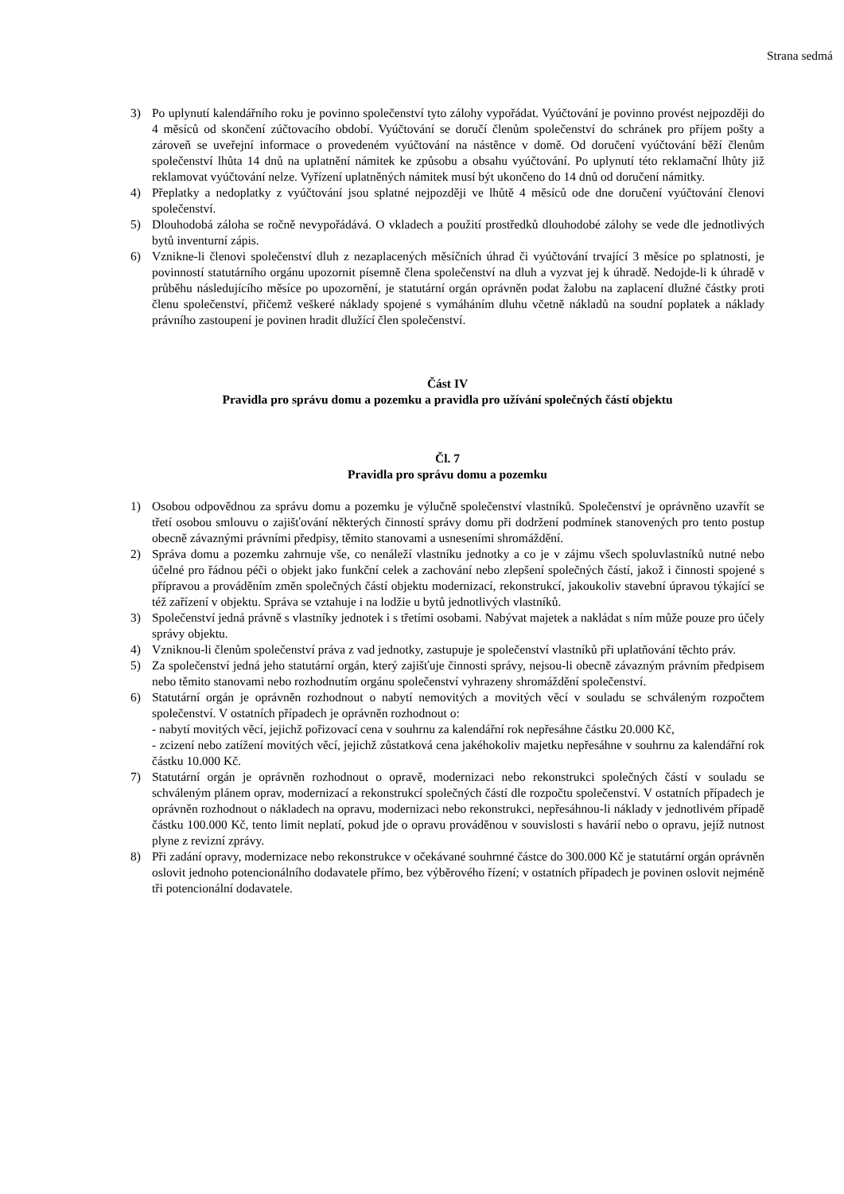Strana sedmá
3) Po uplynutí kalendářního roku je povinno společenství tyto zálohy vypořádat. Vyúčtování je povinno provést nejpozději do 4 měsíců od skončení zúčtovacího období. Vyúčtování se doručí členům společenství do schránek pro příjem pošty a zároveň se uveřejní informace o provedeném vyúčtování na nástěnce v domě. Od doručení vyúčtování běží členům společenství lhůta 14 dnů na uplatnění námitek ke způsobu a obsahu vyúčtování. Po uplynutí této reklamační lhůty již reklamovat vyúčtování nelze. Vyřízení uplatněných námitek musí být ukončeno do 14 dnů od doručení námitky.
4) Přeplatky a nedoplatky z vyúčtování jsou splatné nejpozději ve lhůtě 4 měsíců ode dne doručení vyúčtování členovi společenství.
5) Dlouhodobá záloha se ročně nevypořádává. O vkladech a použití prostředků dlouhodobé zálohy se vede dle jednotlivých bytů inventurní zápis.
6) Vznikne-li členovi společenství dluh z nezaplacených měsíčních úhrad či vyúčtování trvající 3 měsíce po splatnosti, je povinností statutárního orgánu upozornit písemně člena společenství na dluh a vyzvat jej k úhradě. Nedojde-li k úhradě v průběhu následujícího měsíce po upozornění, je statutární orgán oprávněn podat žalobu na zaplacení dlužné částky proti členu společenství, přičemž veškeré náklady spojené s vymáháním dluhu včetně nákladů na soudní poplatek a náklady právního zastoupení je povinen hradit dlužící člen společenství.
Část IV
Pravidla pro správu domu a pozemku a pravidla pro užívání společných částí objektu
Čl. 7
Pravidla pro správu domu a pozemku
1) Osobou odpovědnou za správu domu a pozemku je výlučně společenství vlastníků. Společenství je oprávněno uzavřít se třetí osobou smlouvu o zajišťování některých činností správy domu při dodržení podmínek stanovených pro tento postup obecně závaznými právními předpisy, těmito stanovami a usneseními shromáždění.
2) Správa domu a pozemku zahrnuje vše, co nenáleží vlastníku jednotky a co je v zájmu všech spoluvlastníků nutné nebo účelné pro řádnou péči o objekt jako funkční celek a zachování nebo zlepšení společných částí, jakož i činnosti spojené s přípravou a prováděním změn společných částí objektu modernizací, rekonstrukcí, jakoukoliv stavební úpravou týkající se též zařízení v objektu. Správa se vztahuje i na lodžie u bytů jednotlivých vlastníků.
3) Společenství jedná právně s vlastníky jednotek i s třetími osobami. Nabývat majetek a nakládat s ním může pouze pro účely správy objektu.
4) Vzniknou-li členům společenství práva z vad jednotky, zastupuje je společenství vlastníků při uplatňování těchto práv.
5) Za společenství jedná jeho statutární orgán, který zajišťuje činnosti správy, nejsou-li obecně závazným právním předpisem nebo těmito stanovami nebo rozhodnutím orgánu společenství vyhrazeny shromáždění společenství.
6) Statutární orgán je oprávněn rozhodnout o nabytí nemovitých a movitých věcí v souladu se schváleným rozpočtem společenství. V ostatních případech je oprávněn rozhodnout o:
- nabytí movitých věcí, jejichž pořizovací cena v souhrnu za kalendářní rok nepřesáhne částku 20.000 Kč,
- zcizení nebo zatížení movitých věcí, jejichž zůstatková cena jakéhokoliv majetku nepřesáhne v souhrnu za kalendářní rok částku 10.000 Kč.
7) Statutární orgán je oprávněn rozhodnout o opravě, modernizaci nebo rekonstrukci společných částí v souladu se schváleným plánem oprav, modernizací a rekonstrukcí společných částí dle rozpočtu společenství. V ostatních případech je oprávněn rozhodnout o nákladech na opravu, modernizaci nebo rekonstrukci, nepřesáhnou-li náklady v jednotlivém případě částku 100.000 Kč, tento limit neplatí, pokud jde o opravu prováděnou v souvislosti s havárií nebo o opravu, jejíž nutnost plyne z revizní zprávy.
8) Při zadání opravy, modernizace nebo rekonstrukce v očekávané souhrnné částce do 300.000 Kč je statutární orgán oprávněn oslovit jednoho potencionálního dodavatele přímo, bez výběrového řízení; v ostatních případech je povinen oslovit nejméně tři potencionální dodavatele.